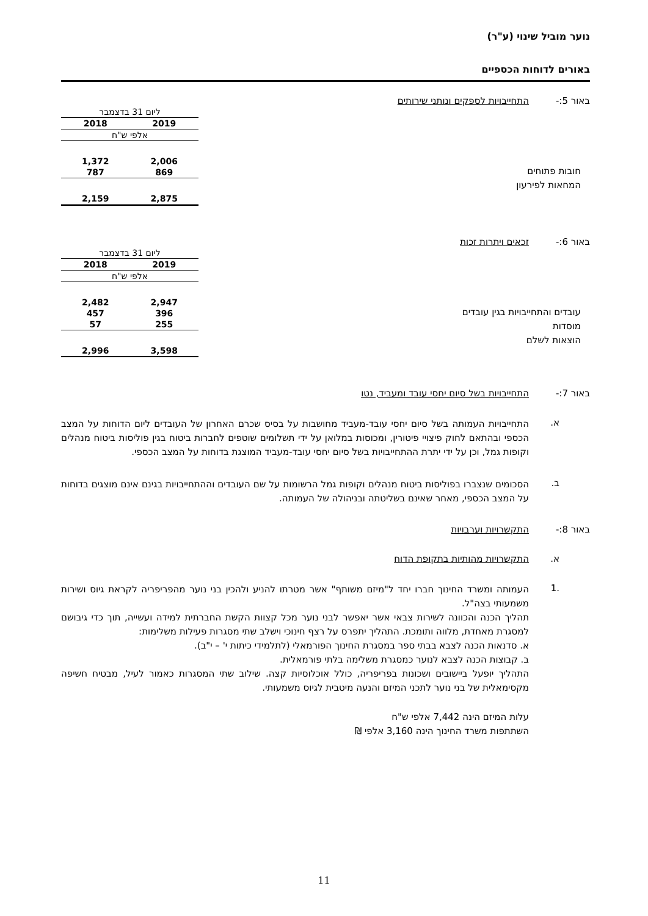נוער מוביל שינוי (ע"ר)
באורים לדוחות הכספיים
באור 5:- התחייבויות לספקים ונותני שירותים
חובות פתוחים
המחאות לפירעון
| ליום 31 בדצמבר | |
| --- | --- |
| 2019 | 2018 |
| אלפי ש"ח | |
| 2,006 | 1,372 |
| 869 | 787 |
| 2,875 | 2,159 |
באור 6:- זכאים ויתרות זכות
עובדים והתחייבויות בגין עובדים
מוסדות
הוצאות לשלם
| ליום 31 בדצמבר | |
| --- | --- |
| 2019 | 2018 |
| אלפי ש"ח | |
| 2,947 | 2,482 |
| 396 | 457 |
| 255 | 57 |
| 3,598 | 2,996 |
באור 7:- התחייבויות בשל סיום יחסי עובד ומעביד, נטו
א.
התחייבויות העמותה בשל סיום יחסי עובד-מעביד מחושבות על בסיס שכרם האחרון של העובדים ליום הדוחות על המצב הכספי ובהתאם לחוק פיצויי פיטורין, ומכוסות במלואן על ידי תשלומים שוטפים לחברות ביטוח בגין פוליסות ביטוח מנהלים וקופות גמל, וכן על ידי יתרת ההתחייבויות בשל סיום יחסי עובד-מעביד המוצגת בדוחות על המצב הכספי.
ב.
הסכומים שנצברו בפוליסות ביטוח מנהלים וקופות גמל הרשומות על שם העובדים וההתחייבויות בגינם אינם מוצגים בדוחות על המצב הכספי, מאחר שאינם בשליטתה ובניהולה של העמותה.
באור 8:- התקשרויות וערבויות
א. התקשרויות מהותיות בתקופת הדוח
.1
העמותה ומשרד החינוך חברו יחד ל"מיזם משותף" אשר מטרתו להניע ולהכין בני נוער מהפריפריה לקראת גיוס ושירות משמעותי בצה"ל.
תהליך הכנה והכוונה לשירות צבאי אשר יאפשר לבני נוער מכל קצוות הקשת החברתית למידה ועשייה, תוך כדי גיבושם למסגרת מאחדת, מלווה ותומכת. התהליך יתפרס על רצף חינוכי וישלב שתי מסגרות פעילות משלימות:
א. סדנאות הכנה לצבא בבתי ספר במסגרת החינוך הפורמאלי (לתלמידי כיתות י' – י"ב).
ב. קבוצות הכנה לצבא לנוער כמסגרת משלימה בלתי פורמאלית.
התהליך יופעל ביישובים ושכונות בפריפריה, כולל אוכלוסיות קצה. שילוב שתי המסגרות כאמור לעיל, מבטיח חשיפה מקסימאלית של בני נוער לתכני המיזם והנעה מיטבית לגיוס משמעותי.
עלות המיזם הינה 7,442 אלפי ש"ח
השתתפות משרד החינוך הינה 3,160 אלפי ₪
11